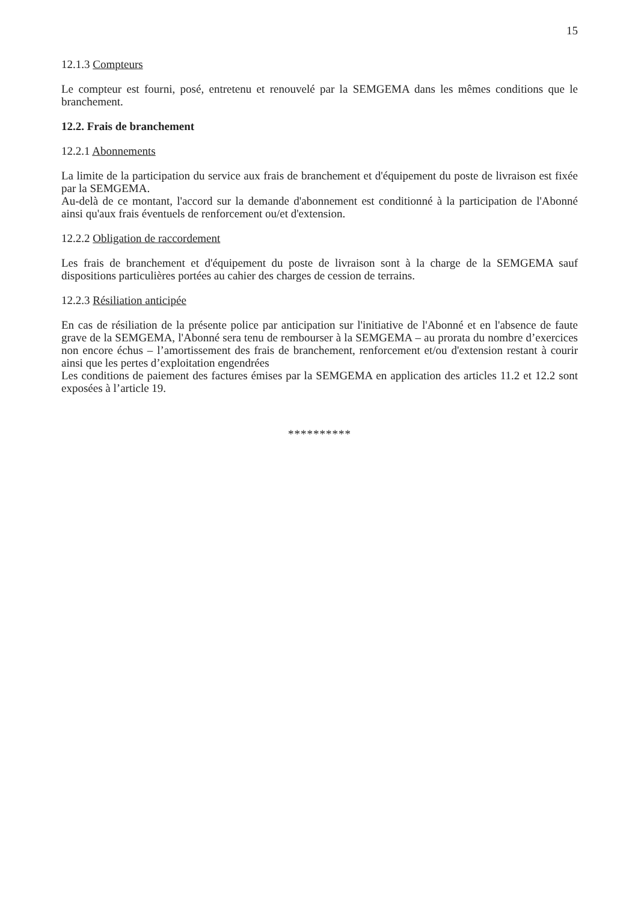15
12.1.3 Compteurs
Le compteur est fourni, posé, entretenu et renouvelé par la SEMGEMA dans les mêmes conditions que le branchement.
12.2. Frais de branchement
12.2.1 Abonnements
La limite de la participation du service aux frais de branchement et d'équipement du poste de livraison est fixée par la SEMGEMA.
Au-delà de ce montant, l'accord sur la demande d'abonnement est conditionné à la participation de l'Abonné ainsi qu'aux frais éventuels de renforcement ou/et d'extension.
12.2.2 Obligation de raccordement
Les frais de branchement et d'équipement du poste de livraison sont à la charge de la SEMGEMA sauf dispositions particulières portées au cahier des charges de cession de terrains.
12.2.3 Résiliation anticipée
En cas de résiliation de la présente police par anticipation sur l'initiative de l'Abonné et en l'absence de faute grave de la SEMGEMA, l'Abonné sera tenu de rembourser à la SEMGEMA – au prorata du nombre d’exercices non encore échus – l’amortissement des frais de branchement, renforcement et/ou d'extension restant à courir ainsi que les pertes d’exploitation engendrées
Les conditions de paiement des factures émises par la SEMGEMA en application des articles 11.2 et 12.2 sont exposées à l’article 19.
**********